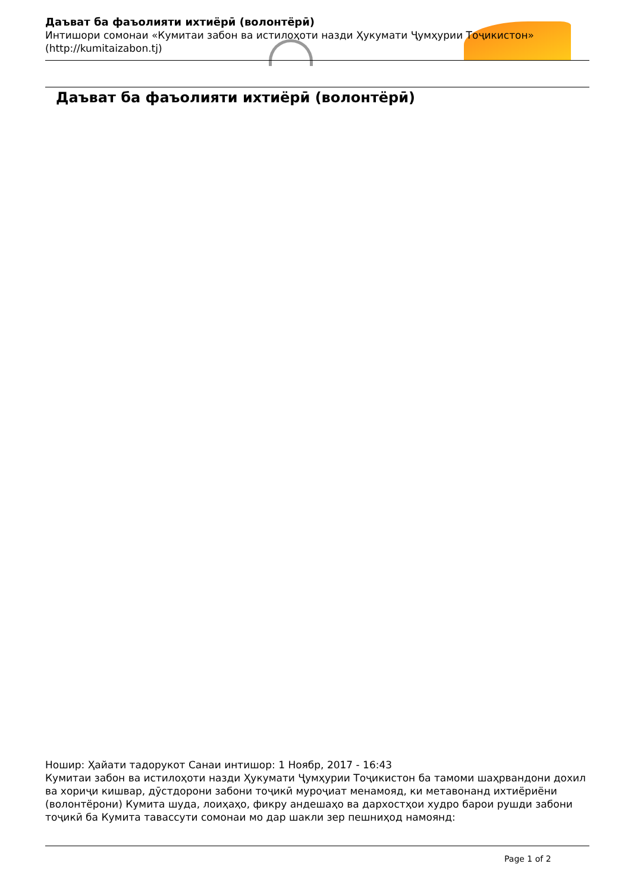Даъват ба фаъолияти ихтиёрӣ (волонтёрӣ)
Интишори сомонаи «Кумитаи забон ва истилоҳоти назди Ҳукумати Ҷумҳурии Тоҷикистон» (http://kumitaizabon.tj)
Даъват ба фаъолияти ихтиёрӣ (волонтёрӣ)
Ношир: Ҳайати тадорукот Санаи интишор: 1 Ноябр, 2017 - 16:43
Кумитаи забон ва истилоҳоти назди Ҳукумати Ҷумҳурии Тоҷикистон ба тамоми шаҳрвандони дохил ва хориҷи кишвар, дӯстдорони забони тоҷикӣ муроҷиат менамояд, ки метавонанд ихтиёриёни (волонтёрони) Кумита шуда, лоиҳаҳо, фикру андешаҳо ва дархостҳои худро барои рушди забони тоҷикӣ ба Кумита тавассути сомонаи мо дар шакли зер пешниҳод намоянд:
Page 1 of 2